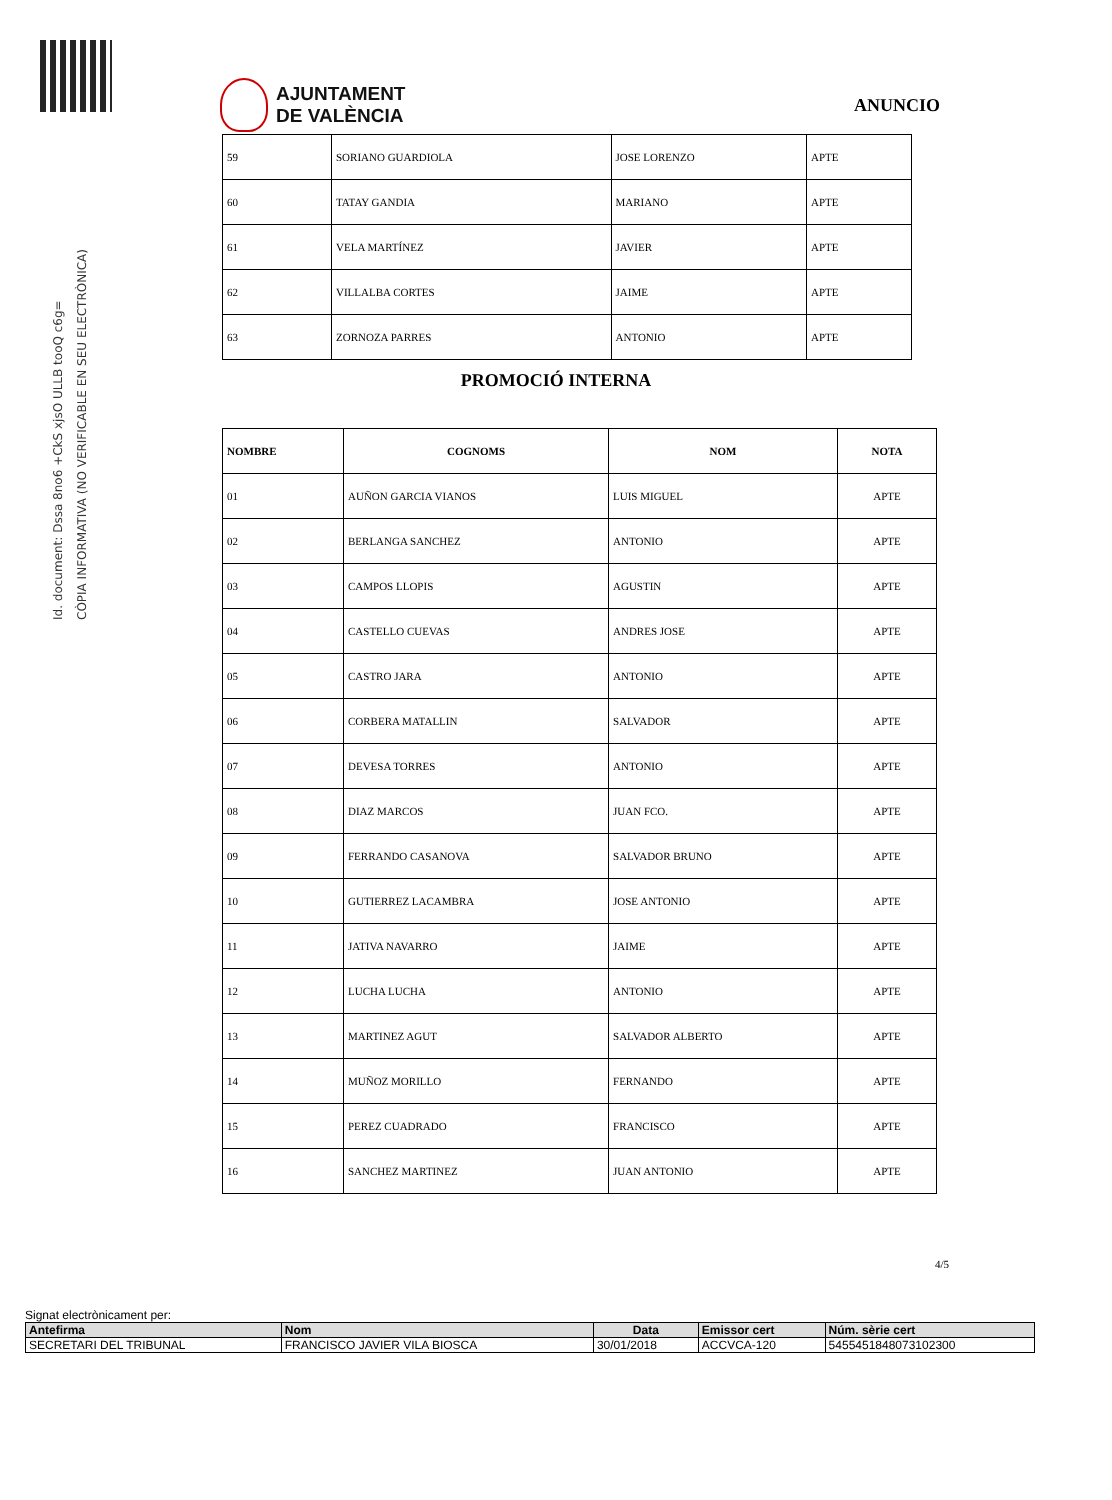Id. document: Dssa 8no6 +CkS xjsO ULLB tooQ c6g=
CÒPIA INFORMATIVA (NO VERIFICABLE EN SEU ELECTRÒNICA)
AJUNTAMENT
DE VALÈNCIA
ANUNCIO
| 59 | SORIANO GUARDIOLA | JOSE LORENZO | APTE |
| 60 | TATAY GANDIA | MARIANO | APTE |
| 61 | VELA MARTÍNEZ | JAVIER | APTE |
| 62 | VILLALBA CORTES | JAIME | APTE |
| 63 | ZORNOZA PARRES | ANTONIO | APTE |
PROMOCIÓ INTERNA
| NOMBRE | COGNOMS | NOM | NOTA |
| --- | --- | --- | --- |
| 01 | AUÑON GARCIA VIANOS | LUIS MIGUEL | APTE |
| 02 | BERLANGA SANCHEZ | ANTONIO | APTE |
| 03 | CAMPOS LLOPIS | AGUSTIN | APTE |
| 04 | CASTELLO CUEVAS | ANDRES JOSE | APTE |
| 05 | CASTRO JARA | ANTONIO | APTE |
| 06 | CORBERA MATALLIN | SALVADOR | APTE |
| 07 | DEVESA TORRES | ANTONIO | APTE |
| 08 | DIAZ MARCOS | JUAN FCO. | APTE |
| 09 | FERRANDO CASANOVA | SALVADOR BRUNO | APTE |
| 10 | GUTIERREZ LACAMBRA | JOSE ANTONIO | APTE |
| 11 | JATIVA NAVARRO | JAIME | APTE |
| 12 | LUCHA LUCHA | ANTONIO | APTE |
| 13 | MARTINEZ AGUT | SALVADOR ALBERTO | APTE |
| 14 | MUÑOZ MORILLO | FERNANDO | APTE |
| 15 | PEREZ CUADRADO | FRANCISCO | APTE |
| 16 | SANCHEZ MARTINEZ | JUAN ANTONIO | APTE |
4/5
Signat electrònicament per:
| Antefirma | Nom | Data | Emissor cert | Núm. sèrie cert |
| SECRETARI DEL TRIBUNAL | FRANCISCO JAVIER VILA BIOSCA | 30/01/2018 | ACCVCA-120 | 5455451848073102300 |